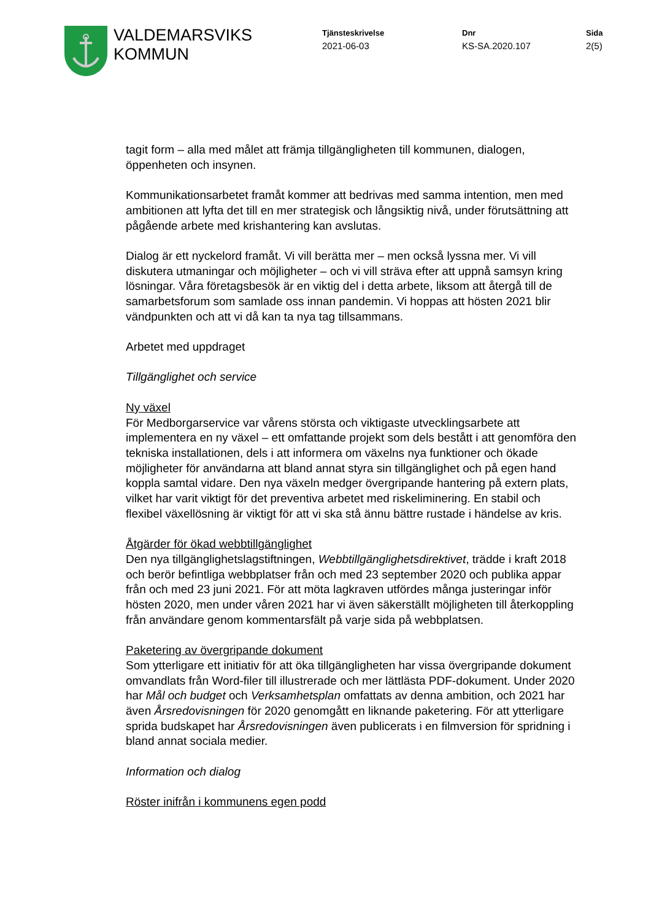VALDEMARSVIKS
KOMMUN
Tjänsteskrivelse
2021-06-03
Dnr
KS-SA.2020.107
Sida
2(5)
tagit form – alla med målet att främja tillgängligheten till kommunen, dialogen, öppenheten och insynen.
Kommunikationsarbetet framåt kommer att bedrivas med samma intention, men med ambitionen att lyfta det till en mer strategisk och långsiktig nivå, under förutsättning att pågående arbete med krishantering kan avslutas.
Dialog är ett nyckelord framåt. Vi vill berätta mer – men också lyssna mer. Vi vill diskutera utmaningar och möjligheter – och vi vill sträva efter att uppnå samsyn kring lösningar. Våra företagsbesök är en viktig del i detta arbete, liksom att återgå till de samarbetsforum som samlade oss innan pandemin. Vi hoppas att hösten 2021 blir vändpunkten och att vi då kan ta nya tag tillsammans.
Arbetet med uppdraget
Tillgänglighet och service
Ny växel
För Medborgarservice var vårens största och viktigaste utvecklingsarbete att implementera en ny växel – ett omfattande projekt som dels bestått i att genomföra den tekniska installationen, dels i att informera om växelns nya funktioner och ökade möjligheter för användarna att bland annat styra sin tillgänglighet och på egen hand koppla samtal vidare. Den nya växeln medger övergripande hantering på extern plats, vilket har varit viktigt för det preventiva arbetet med riskeliminering. En stabil och flexibel växellösning är viktigt för att vi ska stå ännu bättre rustade i händelse av kris.
Åtgärder för ökad webbtillgänglighet
Den nya tillgänglighetslagstiftningen, Webbtillgänglighetsdirektivet, trädde i kraft 2018 och berör befintliga webbplatser från och med 23 september 2020 och publika appar från och med 23 juni 2021. För att möta lagkraven utfördes många justeringar inför hösten 2020, men under våren 2021 har vi även säkerställt möjligheten till återkoppling från användare genom kommentarsfält på varje sida på webbplatsen.
Paketering av övergripande dokument
Som ytterligare ett initiativ för att öka tillgängligheten har vissa övergripande dokument omvandlats från Word-filer till illustrerade och mer lättlästa PDF-dokument. Under 2020 har Mål och budget och Verksamhetsplan omfattats av denna ambition, och 2021 har även Årsredovisningen för 2020 genomgått en liknande paketering. För att ytterligare sprida budskapet har Årsredovisningen även publicerats i en filmversion för spridning i bland annat sociala medier.
Information och dialog
Röster inifrån i kommunens egen podd